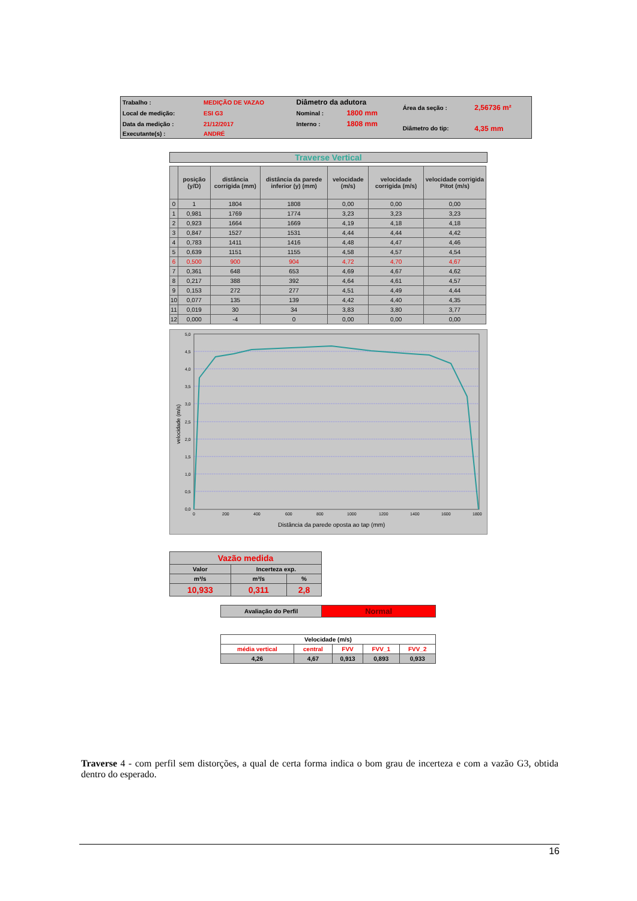| Trabalho : | MEDIÇÃO DE VAZAO | Diâmetro da adutora | | Área da seção : | 2,56736 m² |
| Local de medição: | ESI G3 | Nominal : | 1800 mm | | |
| Data da medição : | 21/12/2017 | Interno : | 1808 mm | Diâmetro do tip: | 4,35 mm |
| Executante(s) : | ANDRÉ | | | | |
Traverse Vertical
| | posição (y/D) | distância corrigida (mm) | distância da parede inferior (y) (mm) | velocidade (m/s) | velocidade corrigida (m/s) | velocidade corrigida Pitot (m/s) |
| --- | --- | --- | --- | --- | --- | --- |
| 0 | 1 | 1804 | 1808 | 0,00 | 0,00 | 0,00 |
| 1 | 0,981 | 1769 | 1774 | 3,23 | 3,23 | 3,23 |
| 2 | 0,923 | 1664 | 1669 | 4,19 | 4,18 | 4,18 |
| 3 | 0,847 | 1527 | 1531 | 4,44 | 4,44 | 4,42 |
| 4 | 0,783 | 1411 | 1416 | 4,48 | 4,47 | 4,46 |
| 5 | 0,639 | 1151 | 1155 | 4,58 | 4,57 | 4,54 |
| 6 | 0,500 | 900 | 904 | 4,72 | 4,70 | 4,67 |
| 7 | 0,361 | 648 | 653 | 4,69 | 4,67 | 4,62 |
| 8 | 0,217 | 388 | 392 | 4,64 | 4,61 | 4,57 |
| 9 | 0,153 | 272 | 277 | 4,51 | 4,49 | 4,44 |
| 10 | 0,077 | 135 | 139 | 4,42 | 4,40 | 4,35 |
| 11 | 0,019 | 30 | 34 | 3,83 | 3,80 | 3,77 |
| 12 | 0,000 | -4 | 0 | 0,00 | 0,00 | 0,00 |
5,0
4,5
4,0
3,5
3,0
2,5
2,0
1,5
1,0
0,5
0,0
0
200
400
600
800
1000
1200
1400
1600
1800
Distância da parede oposta ao tap (mm)
velocidade (m/s)
| Vazão medida | | |
| Valor | Incerteza exp. | |
| m³/s | m³/s | % |
| 10,933 | 0,311 | 2,8 |
| Avaliação do Perfil | Normal |
| Velocidade (m/s) | | | | |
| média vertical | central | FVV | FVV_1 | FVV_2 |
| 4,26 | 4,67 | 0,913 | 0,893 | 0,933 |
Traverse 4 - com perfil sem distorções, a qual de certa forma indica o bom grau de incerteza e com a vazão G3, obtida dentro do esperado.
16